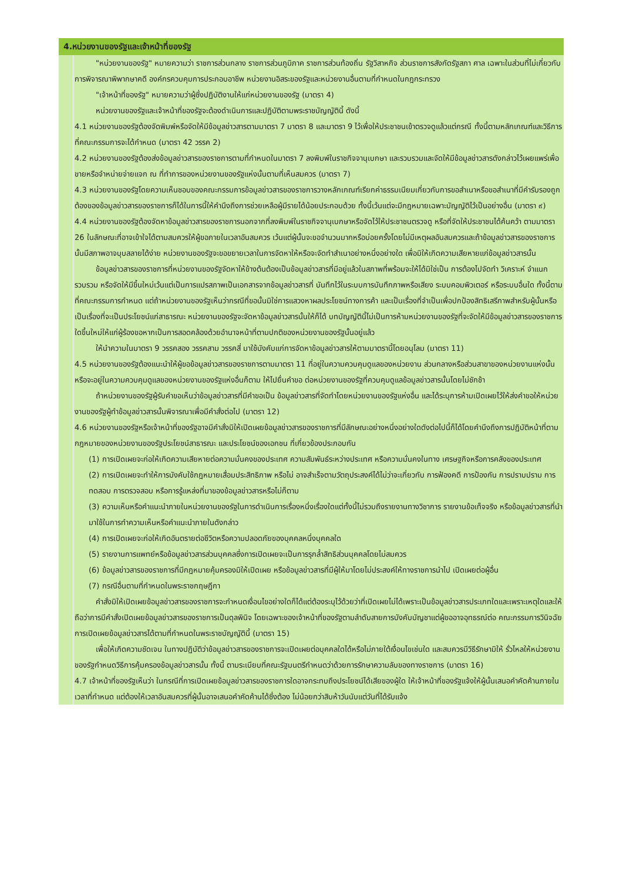| 4.หน่วยงานของรัฐและเจ้าหน้าที่ของรัฐ | |
| --- | --- |
| | "หน่วยงานของรัฐ" หมายความว่า ราชการส่วนกลาง ราชการส่วนภูมิภาค ราชการส่วนท้องถิ่น รัฐวิสาหกิจ ส่วนราชการสังกัดรัฐสภา ศาล เฉพาะในส่วนที่ไม่เกี่ยวกับการพิจารณาพิพากษาคดี องค์กรควบคุมการประกอบอาชีพ หน่วยงานอิสระของรัฐและหน่วยงานอื่นตามที่กำหนดในกฎกระทรวง "เจ้าหน้าที่ของรัฐ" หมายความว่าผู้ซึ่งปฏิบัติงานให้แก่หน่วยงานของรัฐ (มาตรา 4) หน่วยงานของรัฐและเจ้าหน้าที่ของรัฐจะต้องดำเนินการและปฏิบัติตามพระราชบัญญัตินี้ ดังนี้ 4.1 หน่วยงานของรัฐต้องจัดพิมพ์หรือจัดให้มีข้อมูลข่าวสารตามมาตรา 7 มาตรา 8 และมาตรา 9 ไว้เพื่อให้ประชาชนเข้าตรวจดูแล้วแต่กรณี ทั้งนี้ตามหลักเกณฑ์และวิธีการที่คณะกรรมการจะได้กำหนด (มาตรา 42 วรรค 2) 4.2 หน่วยงานของรัฐต้องส่งข้อมูลข่าวสารของราชการตามที่กำหนดในมาตรา 7 ลงพิมพ์ในราชกิจจานุเบกษา และรวบรวมและจัดให้มีข้อมูลข่าวสารดังกล่าวไว้เผยแพร่เพื่อขายหรือจำหน่ายจ่ายแจก ณ ที่ทำการของหน่วยงานของรัฐแห่งนั้นตามที่เห็นสมควร (มาตรา 7) 4.3 หน่วยงานของรัฐโดยความเห็นชอบของคณะกรรมการข้อมูลข่าวสารของราชการวางหลักเกณฑ์เรียกค่าธรรมเนียมเกี่ยวกับการขอสำเนาหรือขอสำเนาที่มีคำรับรองถูกต้องของข้อมูลข่าวสารของราชการก็ได้ในการนี้ให้คำนึงถึงการช่วยเหลือผู้มีรายได้น้อยประกอบด้วย ทั้งนี้เว้นแต่จะมีกฎหมายเฉพาะบัญญัติไว้เป็นอย่างอื่น (มาตรา ๙) 4.4 หน่วยงานของรัฐต้องจัดหาข้อมูลข่าวสารของราชการนอกจากที่ลงพิมพ์ในราชกิจจานุเบกษาหรือจัดไว้ให้ประชาชนตรวจดู หรือที่จัดให้ประชาชนได้ค้นคว้า ตามมาตรา 26 ในลักษณะที่อาจเข้าใจได้ตามสมควรให้ผู้ขอภายในเวลาอันสมควร เว้นแต่ผู้นั้นจะขอจำนวนมากหรือบ่อยครั้งโดยไม่มีเหตุผลอันสมควรและถ้าข้อมูลข่าวสารของราชการนั้นมีสภาพอาจบุบสลายได้ง่าย หน่วยงานของรัฐจะขอขยายเวลาในการจัดหาให้หรือจะจัดทำสำเนาอย่างหนึ่งอย่างใด เพื่อมิให้เกิดความเสียหายแก่ข้อมูลข่าวสารนั้น ข้อมูลข่าวสารของราชการที่หน่วยงานของรัฐจัดหาให้ข้างต้นต้องเป็นข้อมูลข่าวสารที่มีอยู่แล้วในสภาพที่พร้อมจะให้ได้มิใช่เป็น การต้องไปจัดทำ วิเคราะห์ จำแนก รวบรวม หรือจัดให้มีขึ้นใหม่เว้นแต่เป็นการแปรสภาพเป็นเอกสารจากข้อมูลข่าวสารที่ บันทึกไว้ในระบบการบันทึกภาพหรือเสียง ระบบคอมพิวเตอร์ หรือระบบอื่นใด ทั้งนี้ตามที่คณะกรรมการกำหนด แต่ถ้าหน่วยงานของรัฐเห็นว่ากรณีที่ขอนั้นมิใช่การแสวงหาผลประโยชน์ทางการค้า และเป็นเรื่องที่จำเป็นเพื่อปกป้องสิทธิเสรีภาพสำหรับผู้นั้นหรือเป็นเรื่องที่จะเป็นประโยชน์แก่สาธารณะ หน่วยงานของรัฐจะจัดหาข้อมูลข่าวสารนั้นให้ก็ได้ บทบัญญัตินี้ไม่เป็นการห้ามหน่วยงานของรัฐที่จะจัดให้มีข้อมูลข่าวสารของราชการใดขึ้นใหม่ให้แก่ผู้ร้องขอหากเป็นการสอดคล้องด้วยอำนาจหน้าที่ตามปกติของหน่วยงานของรัฐนั้นอยู่แล้ว ให้นำความในมาตรา 9 วรรคสอง วรรคสาม วรรคสี่ มาใช้บังคับแก่การจัดหาข้อมูลข่าวสารให้ตามมาตรานี้โดยอนุโลม (มาตรา 11) 4.5 หน่วยงานของรัฐต้องแนะนำให้ผู้ขอข้อมูลข่าวสารของราชการตามมาตรา 11 ที่อยู่ในความควบคุมดูแลของหน่วยงาน ส่วนกลางหรือส่วนสาขาของหน่วยงานแห่งนั้นหรือจะอยู่ในความควบคุมดูแลของหน่วยงานของรัฐแห่งอื่นก็ตาม ให้ไปยื่นคำขอ ต่อหน่วยงานของรัฐที่ควบคุมดูแลข้อมูลข่าวสารนั้นโดยไม่ชักช้า ถ้าหน่วยงานของรัฐผู้รับคำขอเห็นว่าข้อมูลข่าวสารที่มีคำขอเป็น ข้อมูลข่าวสารที่จัดทำโดยหน่วยงานของรัฐแห่งอื่น และได้ระบุการห้ามเปิดเผยไว้ให้ส่งคำขอให้หน่วยงานของรัฐผู้ทำข้อมูลข่าวสารนั้นพิจารณาเพื่อมีคำสั่งต่อไป (มาตรา 12) 4.6 หน่วยงานของรัฐหรือเจ้าหน้าที่ของรัฐอาจมีคำสั่งมิให้เปิดเผยข้อมูลข่าวสารของราชการที่มีลักษณะอย่างหนึ่งอย่างใดดังต่อไปนี้ก็ได้โดยคำนึงถึงการปฏิบัติหน้าที่ตามกฎหมายของหน่วยงานของรัฐประโยชน์สาธารณะ และประโยชน์ของเอกชน ที่เกี่ยวข้องประกอบกัน (1) การเปิดเผยจะก่อให้เกิดความเสียหายต่อความมั่นคงของประเทศ ความสัมพันธ์ระหว่างประเทศ หรือความมั่นคงในทาง เศรษฐกิจหรือการคลังของประเทศ (2) การเปิดเผยจะทำให้การบังคับใช้กฎหมายเสื่อมประสิทธิภาพ หรือไม่ อาจสำเร็จตามวัตถุประสงค์ได้ไม่ว่าจะเกี่ยวกับ การฟ้องคดี การป้องกัน การปราบปราม การทดสอบ การตรวจสอบ หรือการรู้แหล่งที่มาของข้อมูลข่าวสารหรือไม่ก็ตาม (3) ความเห็นหรือคำแนะนำภายในหน่วยงานของรัฐในการดำเนินการเรื่องหนึ่งเรื่องใดแต่ทั้งนี้ไม่รวมถึงรายงานทางวิชาการ รายงานข้อเท็จจริง หรือข้อมูลข่าวสารที่นำมาใช้ในการทำความเห็นหรือคำแนะนำภายในดังกล่าว (4) การเปิดเผยจะก่อให้เกิดอันตรายต่อชีวิตหรือความปลอดภัยของบุคคลหนึ่งบุคคลใด (5) รายงานการแพทย์หรือข้อมูลข่าวสารส่วนบุคคลซึ่งการเปิดเผยจะเป็นการรุกล้ำสิทธิส่วนบุคคลโดยไม่สมควร (6) ข้อมูลข่าวสารของราชการที่มีกฎหมายคุ้มครองมิให้เปิดเผย หรือข้อมูลข่าวสารที่มีผู้ให้มาโดยไม่ประสงค์ให้ทางราชการนำไป เปิดเผยต่อผู้อื่น (7) กรณีอื่นตามที่กำหนดในพระราชกฤษฎีกา คำสั่งมิให้เปิดเผยข้อมูลข่าวสารของราชการจะกำหนดเงื่อนไขอย่างใดก็ได้แต่ต้องระบุไว้ด้วยว่าที่เปิดเผยไม่ได้เพราะเป็นข้อมูลข่าวสารประเภทใดและเพราะเหตุใดและให้ถือว่าการมีคำสั่งเปิดเผยข้อมูลข่าวสารของราชการเป็นดุลพินิจ โดยเฉพาะของเจ้าหน้าที่ของรัฐตามลำดับสายการบังคับบัญชาแต่ผู้ขออาจอุทธรณ์ต่อ คณะกรรมการวินิจฉัยการเปิดเผยข้อมูลข่าวสารได้ตามที่กำหนดในพระราชบัญญัตินี้ (มาตรา 15) เพื่อให้เกิดความชัดเจน ในทางปฏิบัติว่าข้อมูลข่าวสารของราชการจะเปิดเผยต่อบุคคลใดได้หรือไม่ภายใต้เงื่อนไขเช่นใด และสมควรมีวิธีรักษามิให้ รั่วไหลให้หน่วยงานของรัฐกำหนดวิธีการคุ้มครองข้อมูลข่าวสารนั้น ทั้งนี้ ตามระเบียบที่คณะรัฐมนตรีกำหนดว่าด้วยการรักษาความลับของทางราชการ (มาตรา 16) 4.7 เจ้าหน้าที่ของรัฐเห็นว่า ในกรณีที่การเปิดเผยข้อมูลข่าวสารของราชการใดอาจกระทบถึงประโยชน์ได้เสียของผู้ใด ให้เจ้าหน้าที่ของรัฐแจ้งให้ผู้นั้นเสนอคำคัดค้านภายในเวลาที่กำหนด แต่ต้องให้เวลาอันสมควรที่ผู้นั้นอาจเสนอคำคัดค้านได้ซึ่งต้อง ไม่น้อยกว่าสิบห้าวันนับแต่วันที่ได้รับแจ้ง |